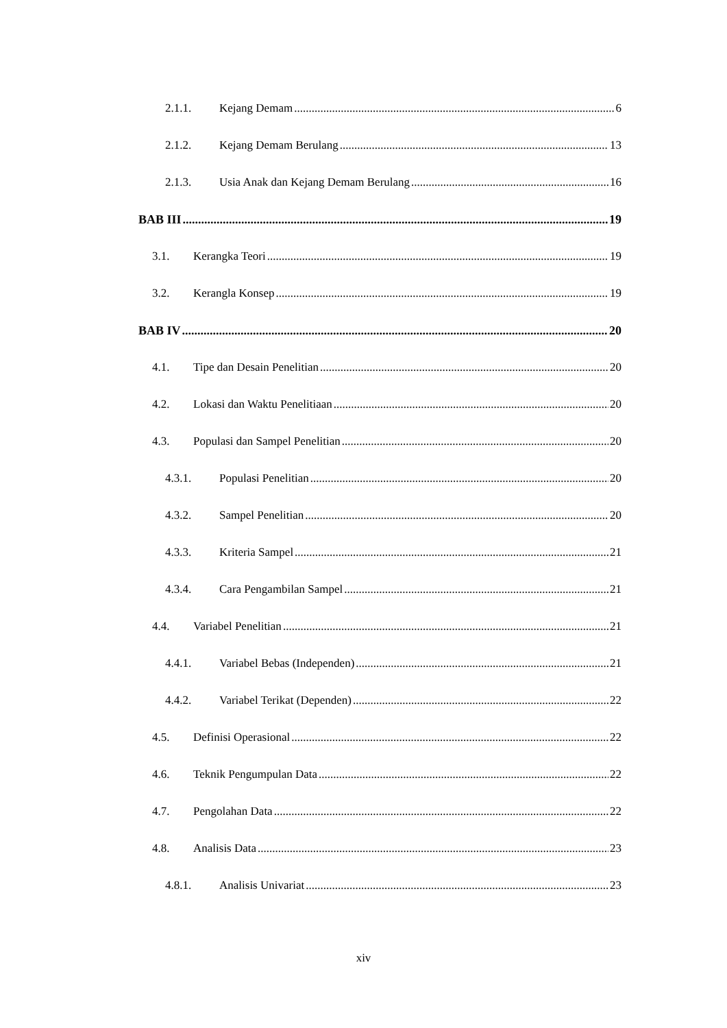2.1.1. Kejang Demam 6
2.1.2. Kejang Demam Berulang 13
2.1.3. Usia Anak dan Kejang Demam Berulang 16
BAB III 19
3.1. Kerangka Teori 19
3.2. Kerangla Konsep 19
BAB IV 20
4.1. Tipe dan Desain Penelitian 20
4.2. Lokasi dan Waktu Penelitiaan 20
4.3. Populasi dan Sampel Penelitian 20
4.3.1. Populasi Penelitian 20
4.3.2. Sampel Penelitian 20
4.3.3. Kriteria Sampel 21
4.3.4. Cara Pengambilan Sampel 21
4.4. Variabel Penelitian 21
4.4.1. Variabel Bebas (Independen) 21
4.4.2. Variabel Terikat (Dependen) 22
4.5. Definisi Operasional 22
4.6. Teknik Pengumpulan Data 22
4.7. Pengolahan Data 22
4.8. Analisis Data 23
4.8.1. Analisis Univariat 23
xiv